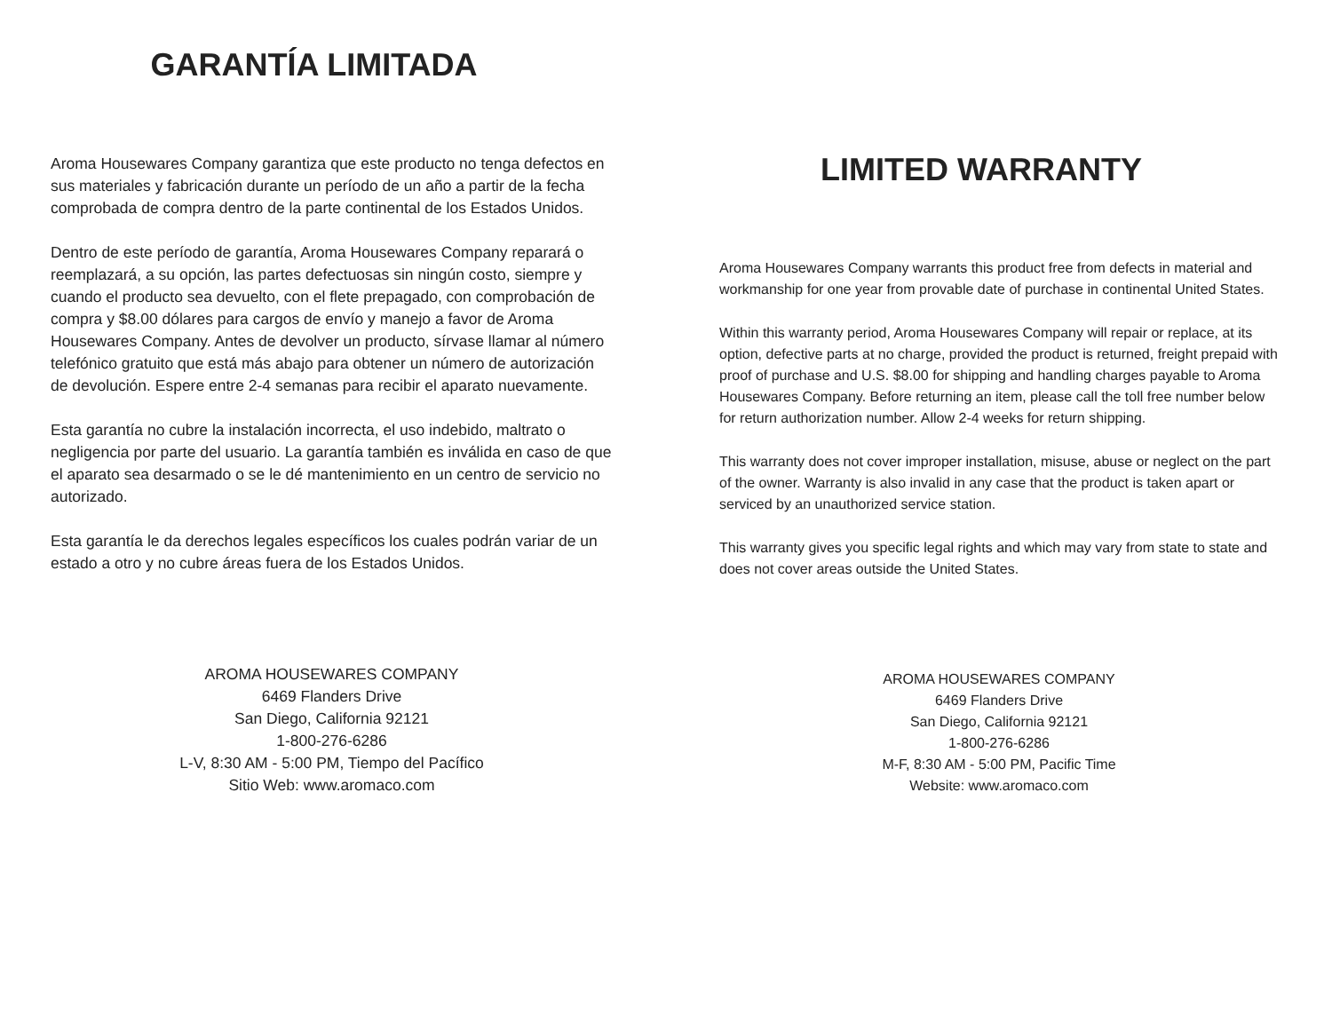GARANTÍA LIMITADA
Aroma Housewares Company garantiza que este producto no tenga defectos en sus materiales y fabricación durante un período de un año a partir de la fecha comprobada de compra dentro de la parte continental de los Estados Unidos.
Dentro de este período de garantía, Aroma Housewares Company reparará o reemplazará, a su opción, las partes defectuosas sin ningún costo, siempre y cuando el producto sea devuelto, con el flete prepagado, con comprobación de compra y $8.00 dólares para cargos de envío y manejo a favor de Aroma Housewares Company. Antes de devolver un producto, sírvase llamar al número telefónico gratuito que está más abajo para obtener un número de autorización de devolución. Espere entre 2-4 semanas para recibir el aparato nuevamente.
Esta garantía no cubre la instalación incorrecta, el uso indebido, maltrato o negligencia por parte del usuario. La garantía también es inválida en caso de que el aparato sea desarmado o se le dé mantenimiento en un centro de servicio no autorizado.
Esta garantía le da derechos legales específicos los cuales podrán variar de un estado a otro y no cubre áreas fuera de los Estados Unidos.
AROMA HOUSEWARES COMPANY
6469 Flanders Drive
San Diego, California 92121
1-800-276-6286
L-V, 8:30 AM - 5:00 PM, Tiempo del Pacífico
Sitio Web: www.aromaco.com
LIMITED WARRANTY
Aroma Housewares Company warrants this product free from defects in material and workmanship for one year from provable date of purchase in continental United States.
Within this warranty period, Aroma Housewares Company will repair or replace, at its option, defective parts at no charge, provided the product is returned, freight prepaid with proof of purchase and U.S. $8.00 for shipping and handling charges payable to Aroma Housewares Company. Before returning an item, please call the toll free number below for return authorization number. Allow 2-4 weeks for return shipping.
This warranty does not cover improper installation, misuse, abuse or neglect on the part of the owner. Warranty is also invalid in any case that the product is taken apart or serviced by an unauthorized service station.
This warranty gives you specific legal rights and which may vary from state to state and does not cover areas outside the United States.
AROMA HOUSEWARES COMPANY
6469 Flanders Drive
San Diego, California 92121
1-800-276-6286
M-F, 8:30 AM - 5:00 PM, Pacific Time
Website: www.aromaco.com